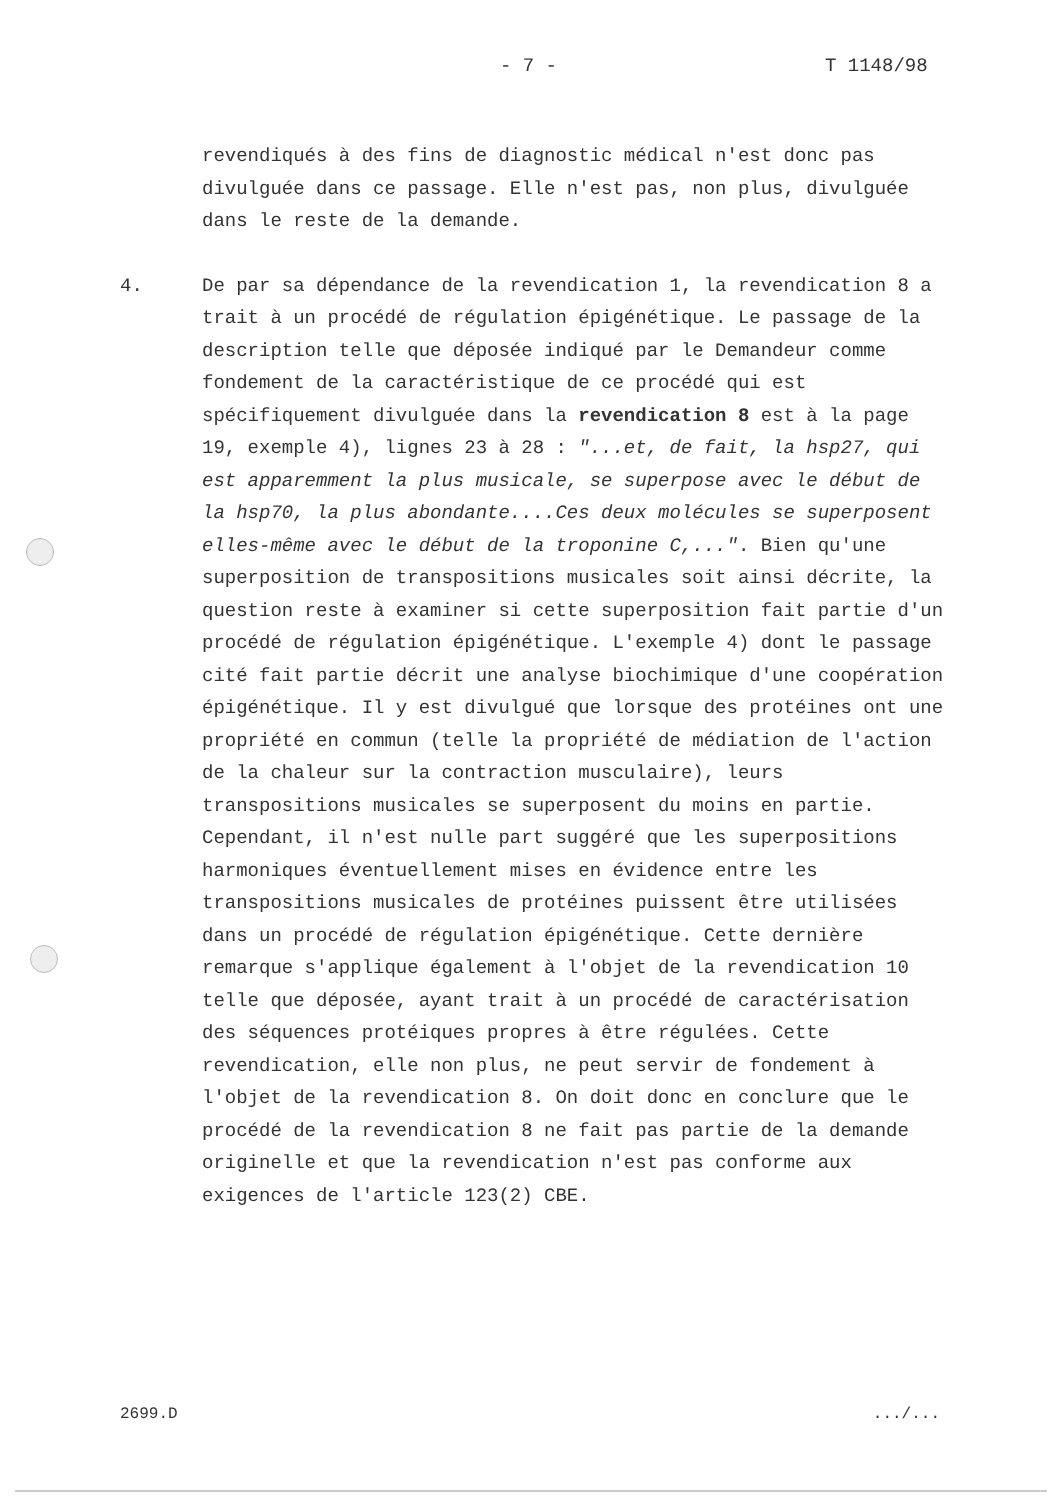- 7 - T 1148/98
revendiqués à des fins de diagnostic médical n'est donc pas divulguée dans ce passage. Elle n'est pas, non plus, divulguée dans le reste de la demande.
4. De par sa dépendance de la revendication 1, la revendication 8 a trait à un procédé de régulation épigénétique. Le passage de la description telle que déposée indiqué par le Demandeur comme fondement de la caractéristique de ce procédé qui est spécifiquement divulguée dans la revendication 8 est à la page 19, exemple 4), lignes 23 à 28 : "...et, de fait, la hsp27, qui est apparemment la plus musicale, se superpose avec le début de la hsp70, la plus abondante....Ces deux molécules se superposent elles-même avec le début de la troponine C,...". Bien qu'une superposition de transpositions musicales soit ainsi décrite, la question reste à examiner si cette superposition fait partie d'un procédé de régulation épigénétique. L'exemple 4) dont le passage cité fait partie décrit une analyse biochimique d'une coopération épigénétique. Il y est divulgué que lorsque des protéines ont une propriété en commun (telle la propriété de médiation de l'action de la chaleur sur la contraction musculaire), leurs transpositions musicales se superposent du moins en partie. Cependant, il n'est nulle part suggéré que les superpositions harmoniques éventuellement mises en évidence entre les transpositions musicales de protéines puissent être utilisées dans un procédé de régulation épigénétique. Cette dernière remarque s'applique également à l'objet de la revendication 10 telle que déposée, ayant trait à un procédé de caractérisation des séquences protéiques propres à être régulées. Cette revendication, elle non plus, ne peut servir de fondement à l'objet de la revendication 8. On doit donc en conclure que le procédé de la revendication 8 ne fait pas partie de la demande originelle et que la revendication n'est pas conforme aux exigences de l'article 123(2) CBE.
2699.D.../...